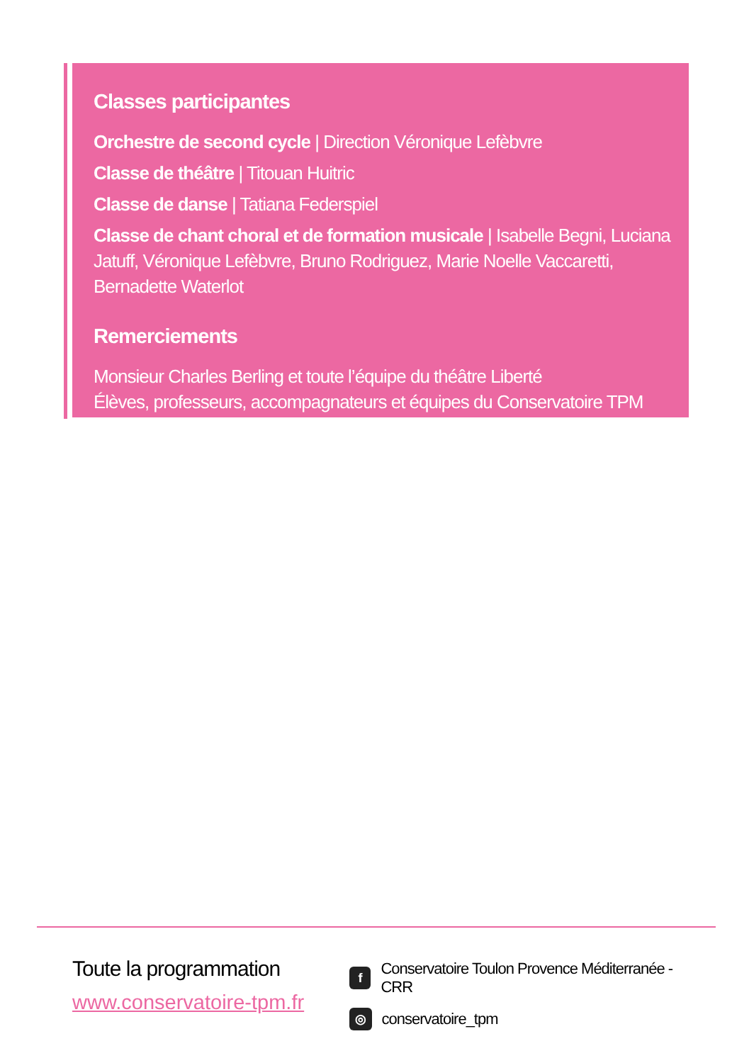Classes participantes
Orchestre de second cycle | Direction Véronique Lefèbvre
Classe de théâtre | Titouan Huitric
Classe de danse | Tatiana Federspiel
Classe de chant choral et de formation musicale | Isabelle Begni, Luciana Jatuff, Véronique Lefèbvre, Bruno Rodriguez, Marie Noelle Vaccaretti, Bernadette Waterlot
Remerciements
Monsieur Charles Berling et toute l’équipe du théâtre Liberté
Élèves, professeurs, accompagnateurs et équipes du Conservatoire TPM
Toute la programmation
www.conservatoire-tpm.fr
f Conservatoire Toulon Provence Méditerranée - CRR
◎ conservatoire_tpm